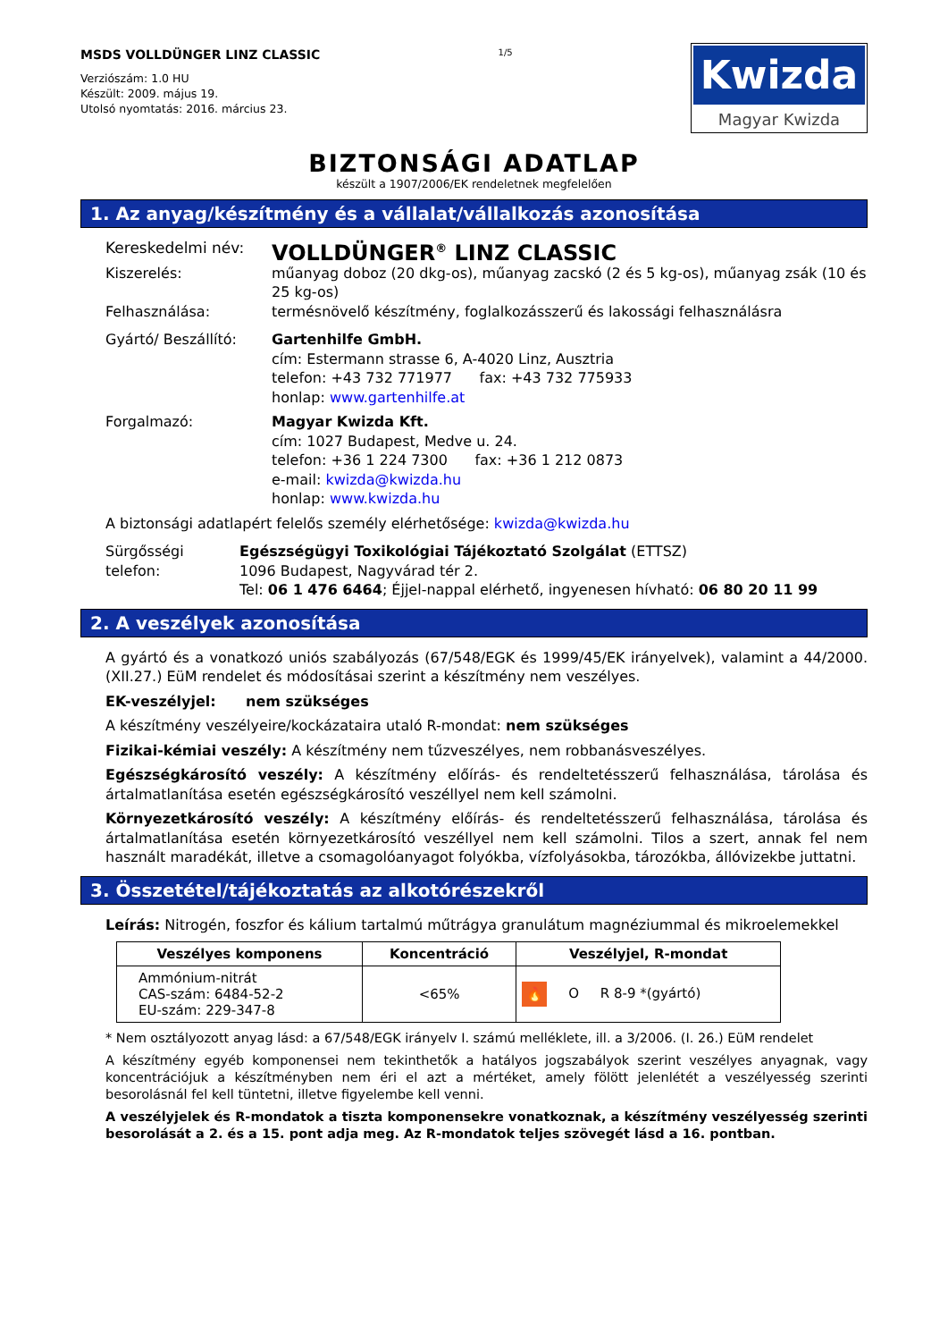MSDS VOLLDÜNGER LINZ CLASSIC
Verziószám: 1.0 HU
Készült: 2009. május 19.
Utolsó nyomtatás: 2016. március 23.
1/5
Kwizda
Magyar Kwizda
BIZTONSÁGI ADATLAP
készült a 1907/2006/EK rendeletnek megfelelően
1. Az anyag/készítmény és a vállalat/vállalkozás azonosítása
Kereskedelmi név:
VOLLDÜNGER<sup>®</sup> LINZ CLASSIC
Kiszerelés: műanyag doboz (20 dkg-os), műanyag zacskó (2 és 5 kg-os), műanyag zsák (10 és 25 kg-os)
Felhasználása: termésnövelő készítmény, foglalkozásszerű és lakossági felhasználásra
Gyártó/ Beszállító: Gartenhilfe GmbH.
cím: Estermann strasse 6, A-4020 Linz, Ausztria
telefon: +43 732 771977 fax: +43 732 775933
honlap: www.gartenhilfe.at
Forgalmazó: Magyar Kwizda Kft.
cím: 1027 Budapest, Medve u. 24.
telefon: +36 1 224 7300 fax: +36 1 212 0873
e-mail: kwizda@kwizda.hu
honlap: www.kwizda.hu
A biztonsági adatlapért felelős személy elérhetősége: kwizda@kwizda.hu
Sürgősségi telefon:
Egészségügyi Toxikológiai Tájékoztató Szolgálat (ETTSZ)
1096 Budapest, Nagyvárad tér 2.
Tel: 06 1 476 6464; Éjjel-nappal elérhető, ingyenesen hívható: 06 80 20 11 99
2. A veszélyek azonosítása
A gyártó és a vonatkozó uniós szabályozás (67/548/EGK és 1999/45/EK irányelvek), valamint a 44/2000. (XII.27.) EüM rendelet és módosításai szerint a készítmény nem veszélyes.
EK-veszélyjel: nem szükséges
A készítmény veszélyeire/kockázataira utaló R-mondat: nem szükséges
Fizikai-kémiai veszély: A készítmény nem tűzveszélyes, nem robbanásveszélyes.
Egészségkárosító veszély: A készítmény előírás- és rendeltetésszerű felhasználása, tárolása és ártalmatlanítása esetén egészségkárosító veszéllyel nem kell számolni.
Környezetkárosító veszély: A készítmény előírás- és rendeltetésszerű felhasználása, tárolása és ártalmatlanítása esetén környezetkárosító veszéllyel nem kell számolni. Tilos a szert, annak fel nem használt maradékát, illetve a csomagolóanyagot folyókba, vízfolyásokba, tározókba, állóvizekbe juttatni.
3. Összetétel/tájékoztatás az alkotórészekről
Leírás: Nitrogén, foszfor és kálium tartalmú műtrágya granulátum magnéziummal és mikroelemekkel
| Veszélyes komponens | Koncentráció | Veszélyjel, R-mondat |
| --- | --- | --- |
| Ammónium-nitrát CAS-szám: 6484-52-2 EU-szám: 229-347-8 | <65% | 🔥 O R 8-9 *(gyártó) |
* Nem osztályozott anyag lásd: a 67/548/EGK irányelv I. számú melléklete, ill. a 3/2006. (I. 26.) EüM rendelet
A készítmény egyéb komponensei nem tekinthetők a hatályos jogszabályok szerint veszélyes anyagnak, vagy koncentrációjuk a készítményben nem éri el azt a mértéket, amely fölött jelenlétét a veszélyesség szerinti besorolásnál fel kell tüntetni, illetve figyelembe kell venni.
A veszélyjelek és R-mondatok a tiszta komponensekre vonatkoznak, a készítmény veszélyesség szerinti besorolását a 2. és a 15. pont adja meg. Az R-mondatok teljes szövegét lásd a 16. pontban.